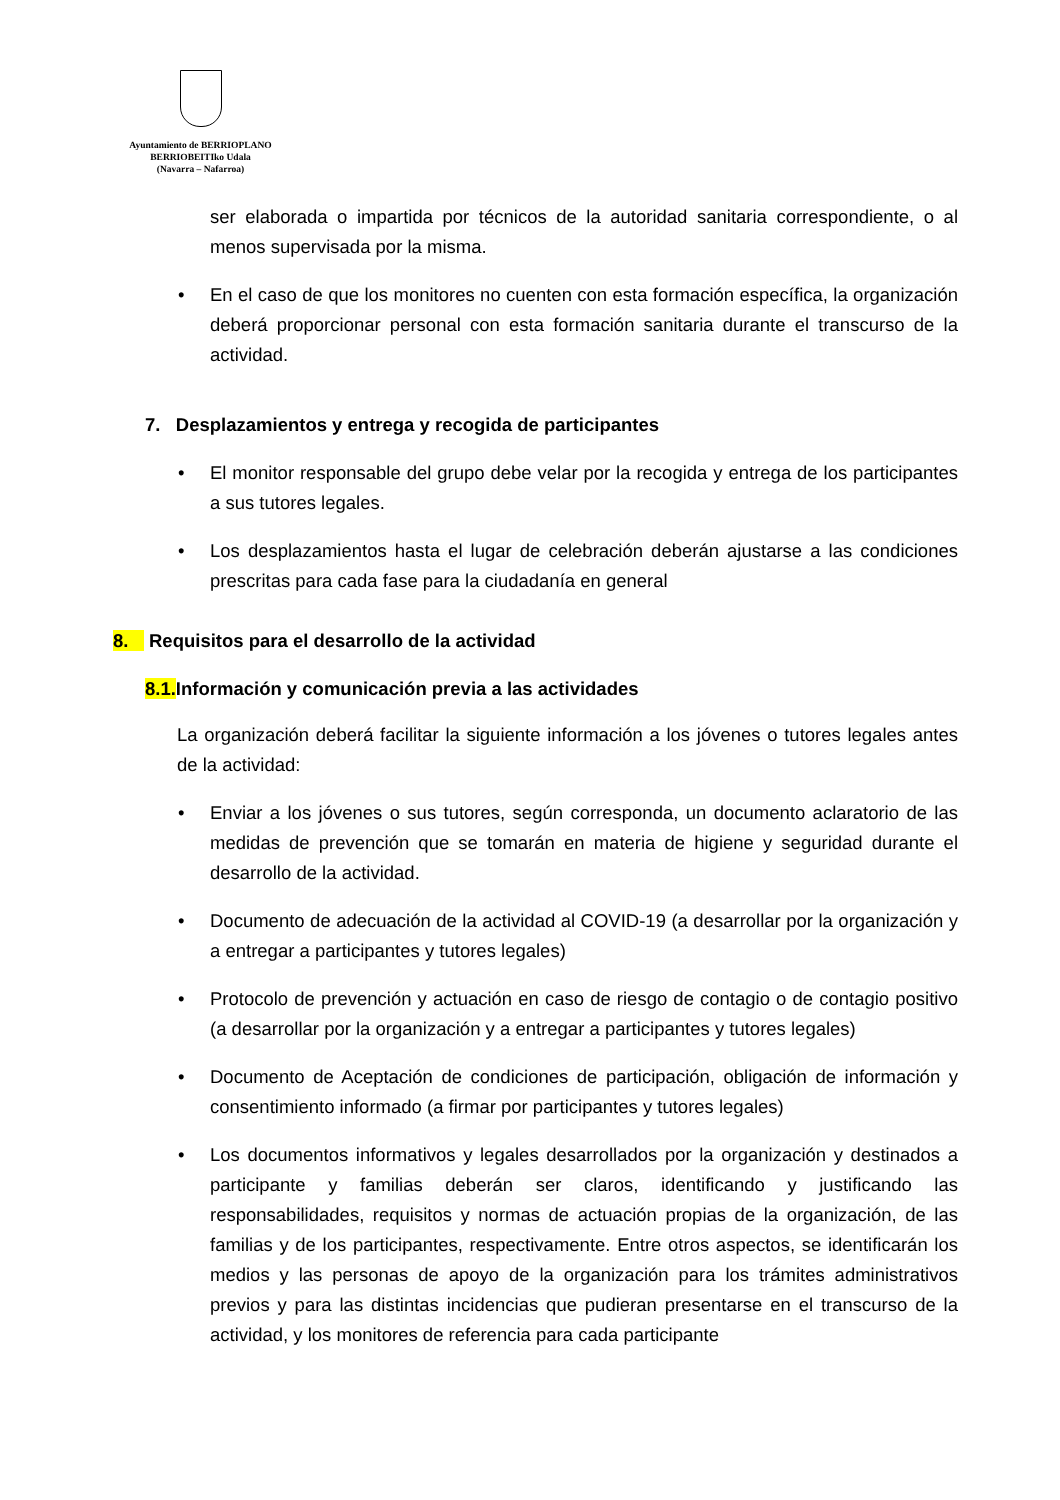Ayuntamiento de BERRIOPLANO
BERRIOBEITIko Udala
(Navarra – Nafarroa)
ser elaborada o impartida por técnicos de la autoridad sanitaria correspondiente, o al menos supervisada por la misma.
• En el caso de que los monitores no cuenten con esta formación específica, la organización deberá proporcionar personal con esta formación sanitaria durante el transcurso de la actividad.
7. Desplazamientos y entrega y recogida de participantes
• El monitor responsable del grupo debe velar por la recogida y entrega de los participantes a sus tutores legales.
• Los desplazamientos hasta el lugar de celebración deberán ajustarse a las condiciones prescritas para cada fase para la ciudadanía en general
8. Requisitos para el desarrollo de la actividad
8.1. Información y comunicación previa a las actividades
La organización deberá facilitar la siguiente información a los jóvenes o tutores legales antes de la actividad:
• Enviar a los jóvenes o sus tutores, según corresponda, un documento aclaratorio de las medidas de prevención que se tomarán en materia de higiene y seguridad durante el desarrollo de la actividad.
• Documento de adecuación de la actividad al COVID-19 (a desarrollar por la organización y a entregar a participantes y tutores legales)
• Protocolo de prevención y actuación en caso de riesgo de contagio o de contagio positivo (a desarrollar por la organización y a entregar a participantes y tutores legales)
• Documento de Aceptación de condiciones de participación, obligación de información y consentimiento informado (a firmar por participantes y tutores legales)
• Los documentos informativos y legales desarrollados por la organización y destinados a participante y familias deberán ser claros, identificando y justificando las responsabilidades, requisitos y normas de actuación propias de la organización, de las familias y de los participantes, respectivamente. Entre otros aspectos, se identificarán los medios y las personas de apoyo de la organización para los trámites administrativos previos y para las distintas incidencias que pudieran presentarse en el transcurso de la actividad, y los monitores de referencia para cada participante